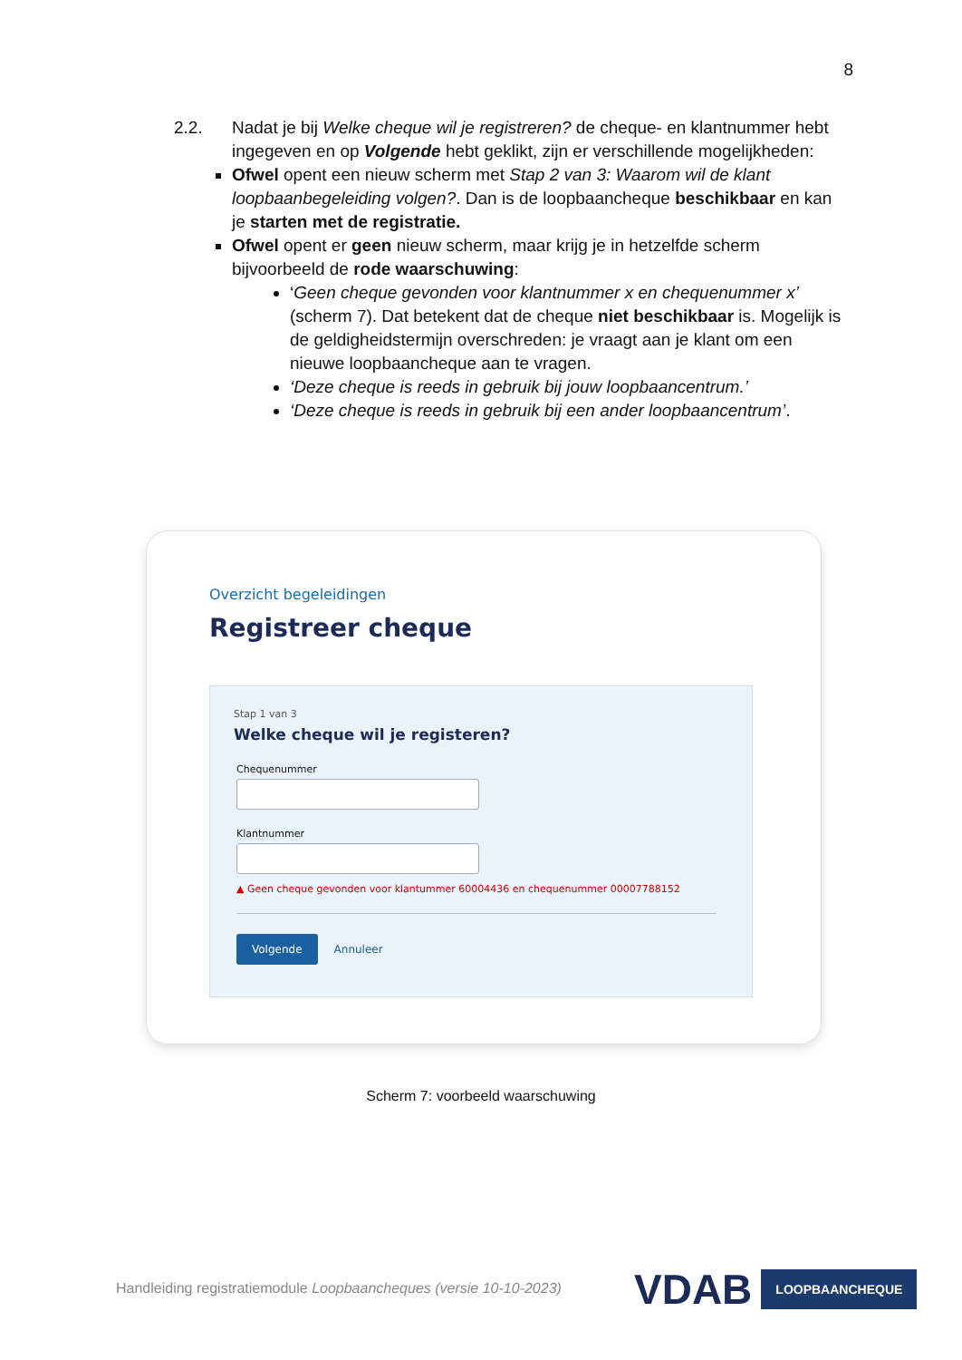8
2.2. Nadat je bij Welke cheque wil je registreren? de cheque- en klantnummer hebt ingegeven en op Volgende hebt geklikt, zijn er verschillende mogelijkheden:
Ofwel opent een nieuw scherm met Stap 2 van 3: Waarom wil de klant loopbaanbegeleiding volgen?. Dan is de loopbaancheque beschikbaar en kan je starten met de registratie.
Ofwel opent er geen nieuw scherm, maar krijg je in hetzelfde scherm bijvoorbeeld de rode waarschuwing:
‘Geen cheque gevonden voor klantnummer x en chequenummer x’ (scherm 7). Dat betekent dat de cheque niet beschikbaar is. Mogelijk is de geldigheidstermijn overschreden: je vraagt aan je klant om een nieuwe loopbaancheque aan te vragen.
‘Deze cheque is reeds in gebruik bij jouw loopbaancentrum.’
‘Deze cheque is reeds in gebruik bij een ander loopbaancentrum’.
Overzicht begeleidingen
Registreer cheque
Stap 1 van 3
Welke cheque wil je registeren?
Chequenummer
Klantnummer
▲ Geen cheque gevonden voor klantummer 60004436 en chequenummer 00007788152
Volgende Annuleer
Scherm 7: voorbeeld waarschuwing
Handleiding registratiemodule Loopbaancheques (versie 10-10-2023)
VDAB LOOPBAANCHEQUE